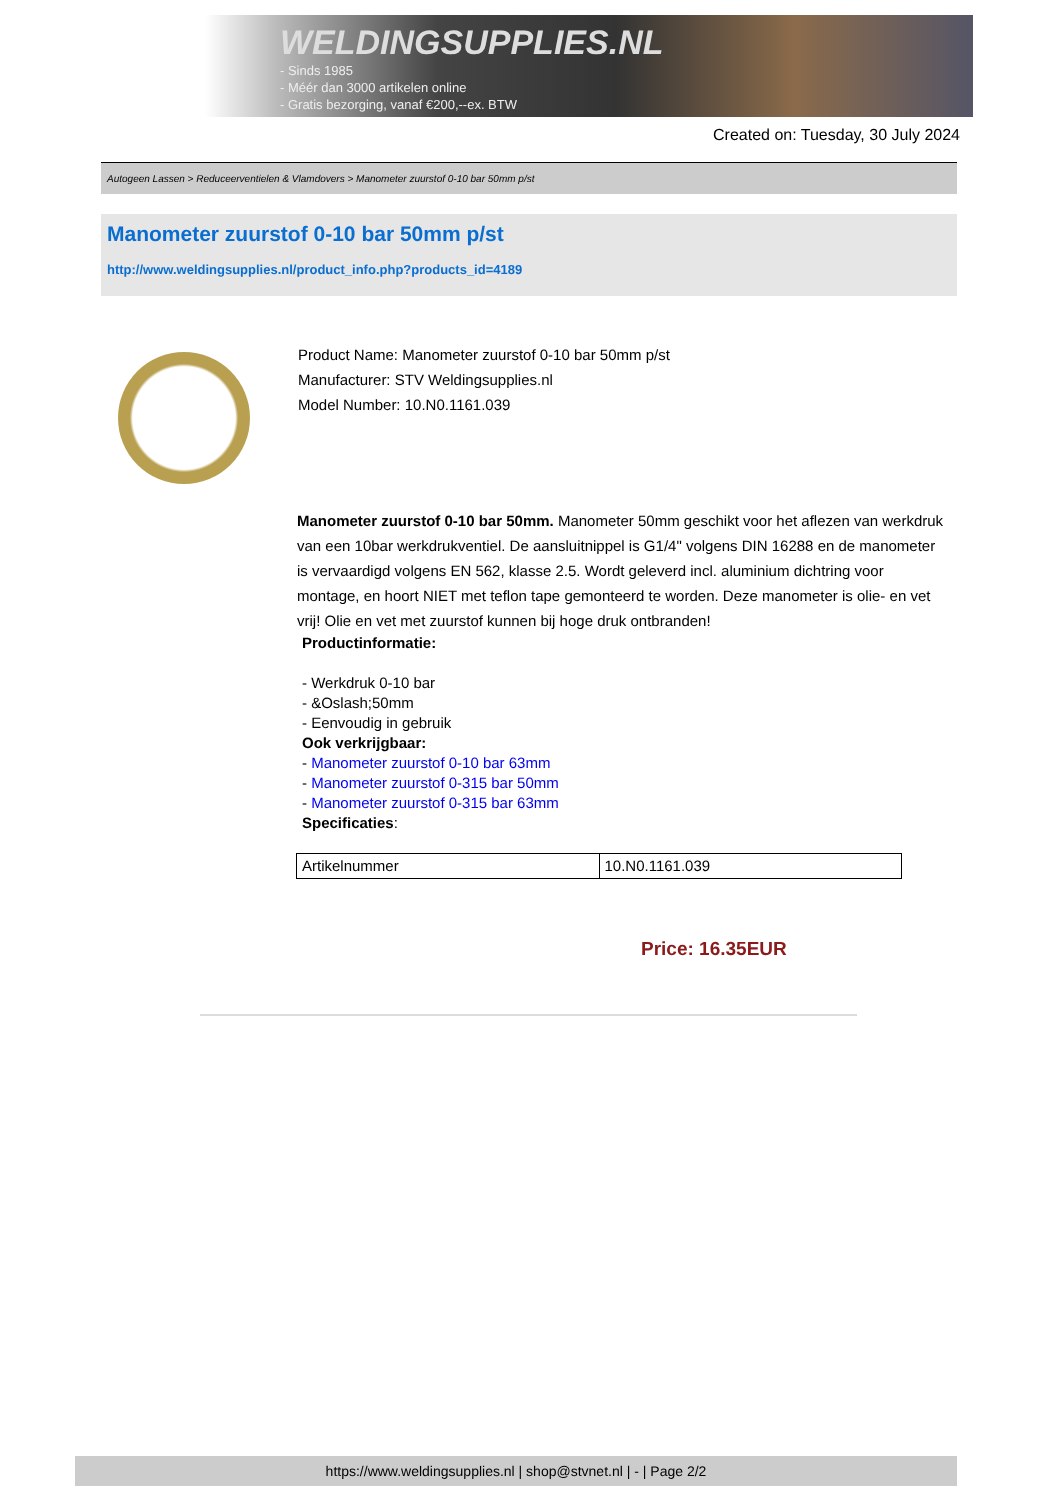WELDINGSUPPLIES.NL
- Sinds 1985
- Méér dan 3000 artikelen online
- Gratis bezorging, vanaf €200,--ex. BTW
Created on: Tuesday, 30 July 2024
Autogeen Lassen > Reduceerventielen & Vlamdovers > Manometer zuurstof 0-10 bar 50mm p/st
Manometer zuurstof 0-10 bar 50mm p/st
http://www.weldingsupplies.nl/product_info.php?products_id=4189
Product Name: Manometer zuurstof 0-10 bar 50mm p/st
Manufacturer: STV Weldingsupplies.nl
Model Number: 10.N0.1161.039
Manometer zuurstof 0-10 bar 50mm. Manometer 50mm geschikt voor het aflezen van werkdruk van een 10bar werkdrukventiel. De aansluitnippel is G1/4" volgens DIN 16288 en de manometer is vervaardigd volgens EN 562, klasse 2.5. Wordt geleverd incl. aluminium dichtring voor montage, en hoort NIET met teflon tape gemonteerd te worden. Deze manometer is olie- en vet vrij! Olie en vet met zuurstof kunnen bij hoge druk ontbranden!
Productinformatie:
- Werkdruk 0-10 bar
- &Oslash;50mm
- Eenvoudig in gebruik
Ook verkrijgbaar:
- Manometer zuurstof 0-10 bar 63mm
- Manometer zuurstof 0-315 bar 50mm
- Manometer zuurstof 0-315 bar 63mm
Specificaties:
| Artikelnummer | 10.N0.1161.039 |
Price: 16.35EUR
https://www.weldingsupplies.nl | shop@stvnet.nl | - | Page 2/2